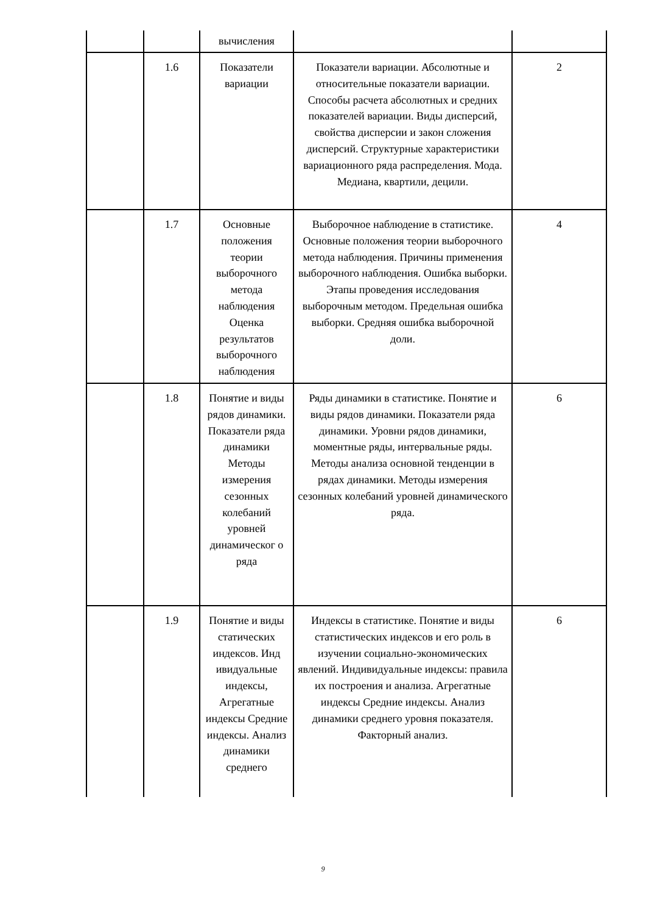| | | вычисления | | |
| | 1.6 | Показатели вариации | Показатели вариации. Абсолютные и относительные показатели вариации. Способы расчета абсолютных и средних показателей вариации. Виды дисперсий, свойства дисперсии и закон сложения дисперсий. Структурные характеристики вариационного ряда распределения. Мода. Медиана, квартили, децили. | 2 |
| | 1.7 | Основные положения теории выборочного метода наблюдения Оценка результатов выборочного наблюдения | Выборочное наблюдение в статистике. Основные положения теории выборочного метода наблюдения. Причины применения выборочного наблюдения. Ошибка выборки. Этапы проведения исследования выборочным методом. Предельная ошибка выборки. Средняя ошибка выборочной доли. | 4 |
| | 1.8 | Понятие и виды рядов динамики. Показатели ряда динамики Методы измерения сезонных колебаний уровней динамическог о ряда | Ряды динамики в статистике. Понятие и виды рядов динамики. Показатели ряда динамики. Уровни рядов динамики, моментные ряды, интервальные ряды. Методы анализа основной тенденции в рядах динамики. Методы измерения сезонных колебаний уровней динамического ряда. | 6 |
| | 1.9 | Понятие и виды статических индексов. Инд ивидуальные индексы, Агрегатные индексы Средние индексы. Анализ динамики среднего | Индексы в статистике. Понятие и виды статистических индексов и его роль в изучении социально-экономических явлений. Индивидуальные индексы: правила их построения и анализа. Агрегатные индексы Средние индексы. Анализ динамики среднего уровня показателя. Факторный анализ. | 6 |
9